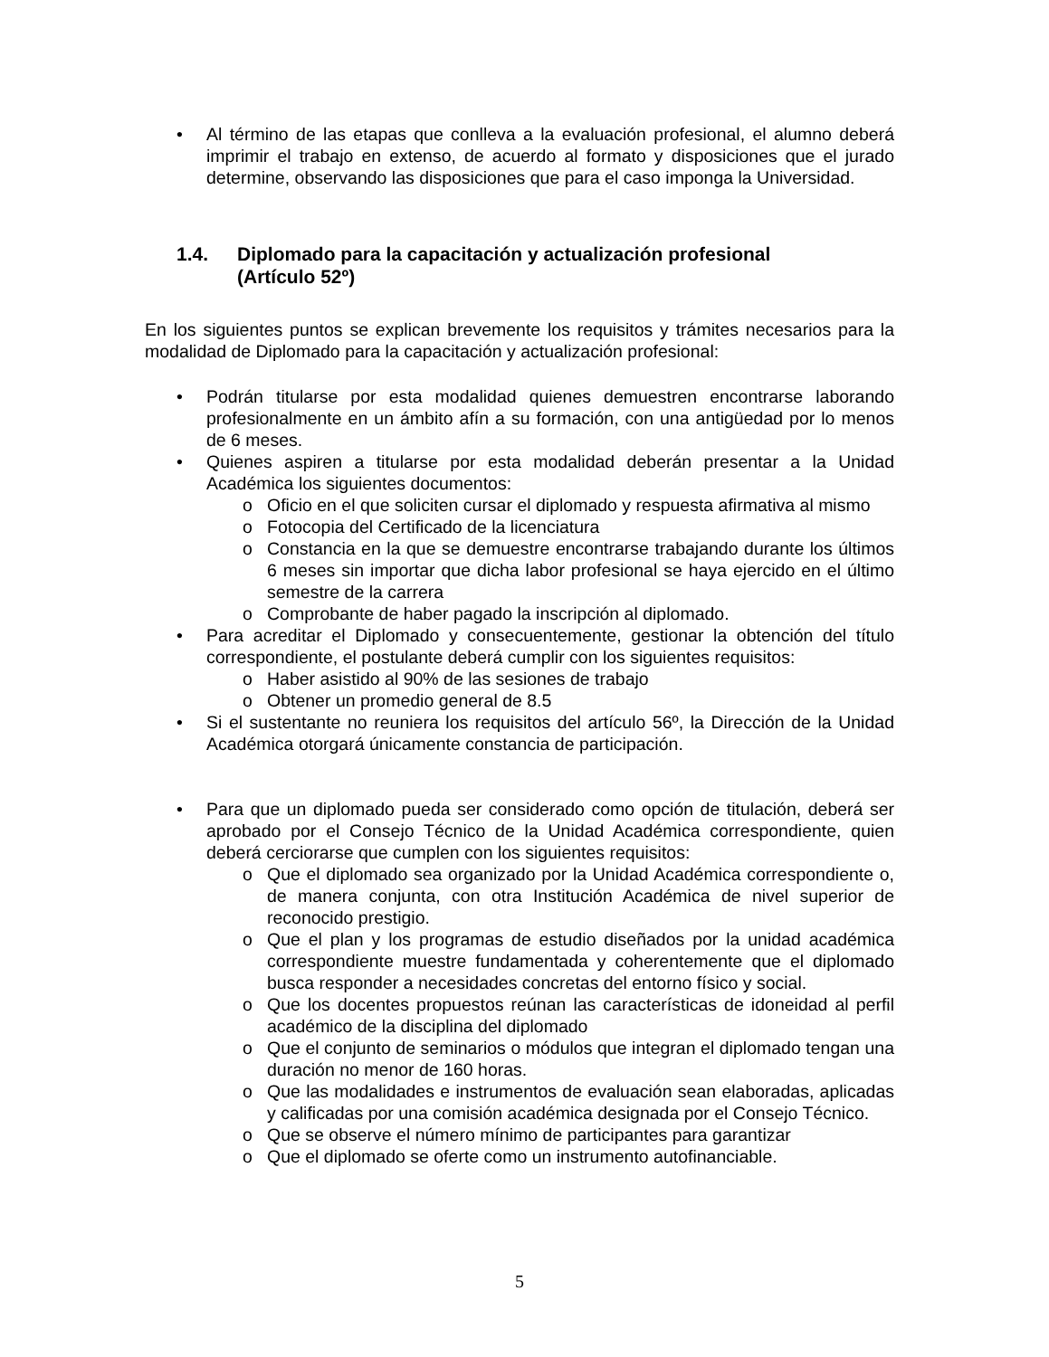• Al término de las etapas que conlleva a la evaluación profesional, el alumno deberá imprimir el trabajo en extenso, de acuerdo al formato y disposiciones que el jurado determine, observando las disposiciones que para el caso imponga la Universidad.
1.4. Diplomado para la capacitación y actualización profesional
(Artículo 52º)
En los siguientes puntos se explican brevemente los requisitos y trámites necesarios para la modalidad de Diplomado para la capacitación y actualización profesional:
• Podrán titularse por esta modalidad quienes demuestren encontrarse laborando profesionalmente en un ámbito afín a su formación, con una antigüedad por lo menos de 6 meses.
• Quienes aspiren a titularse por esta modalidad deberán presentar a la Unidad Académica los siguientes documentos:
o Oficio en el que soliciten cursar el diplomado y respuesta afirmativa al mismo
o Fotocopia del Certificado de la licenciatura
o Constancia en la que se demuestre encontrarse trabajando durante los últimos 6 meses sin importar que dicha labor profesional se haya ejercido en el último semestre de la carrera
o Comprobante de haber pagado la inscripción al diplomado.
• Para acreditar el Diplomado y consecuentemente, gestionar la obtención del título correspondiente, el postulante deberá cumplir con los siguientes requisitos:
o Haber asistido al 90% de las sesiones de trabajo
o Obtener un promedio general de 8.5
• Si el sustentante no reuniera los requisitos del artículo 56º, la Dirección de la Unidad Académica otorgará únicamente constancia de participación.
• Para que un diplomado pueda ser considerado como opción de titulación, deberá ser aprobado por el Consejo Técnico de la Unidad Académica correspondiente, quien deberá cerciorarse que cumplen con los siguientes requisitos:
o Que el diplomado sea organizado por la Unidad Académica correspondiente o, de manera conjunta, con otra Institución Académica de nivel superior de reconocido prestigio.
o Que el plan y los programas de estudio diseñados por la unidad académica correspondiente muestre fundamentada y coherentemente que el diplomado busca responder a necesidades concretas del entorno físico y social.
o Que los docentes propuestos reúnan las características de idoneidad al perfil académico de la disciplina del diplomado
o Que el conjunto de seminarios o módulos que integran el diplomado tengan una duración no menor de 160 horas.
o Que las modalidades e instrumentos de evaluación sean elaboradas, aplicadas y calificadas por una comisión académica designada por el Consejo Técnico.
o Que se observe el número mínimo de participantes para garantizar
o Que el diplomado se oferte como un instrumento autofinanciable.
5